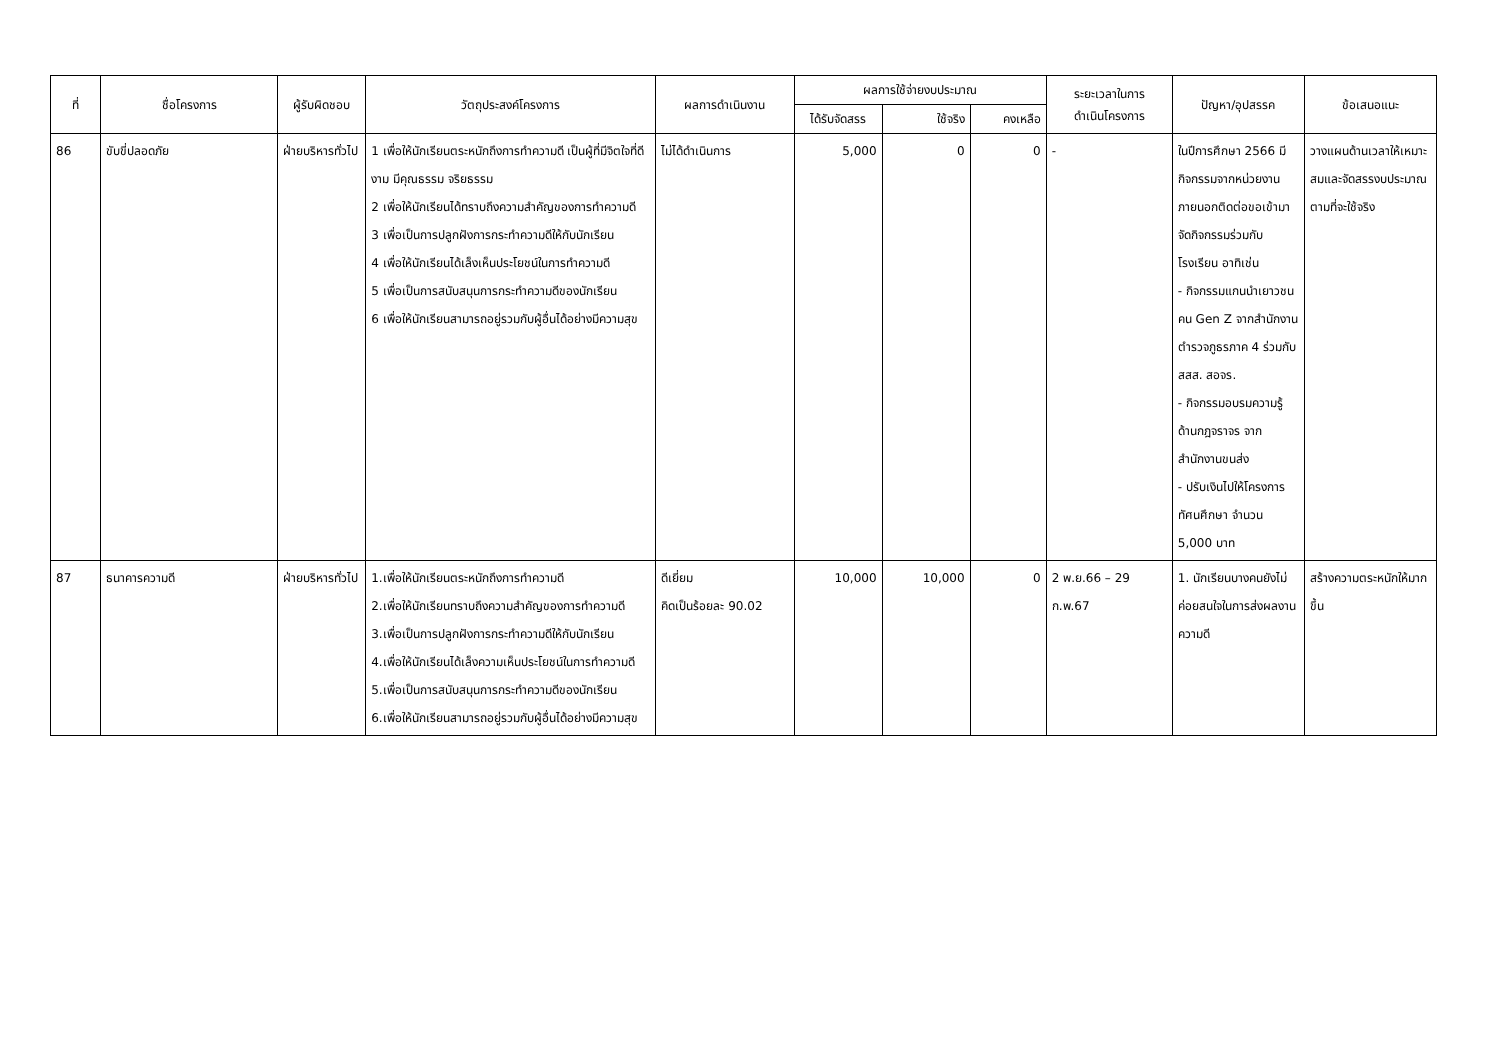| ที่ | ชื่อโครงการ | ผู้รับผิดชอบ | วัตถุประสงค์โครงการ | ผลการดำเนินงาน | ผลการใช้จ่ายงบประมาณ | | | ระยะเวลาในการ ดำเนินโครงการ | ปัญหา/อุปสรรค | ข้อเสนอแนะ |
| --- | --- | --- | --- | --- | --- | --- | --- | --- | --- | --- |
| | | | | | ได้รับจัดสรร | ใช้จริง | คงเหลือ | | | |
| 86 | ขับขี่ปลอดภัย | ฝ่ายบริหารทั่วไป | 1 เพื่อให้นักเรียนตระหนักถึงการทำความดี เป็นผู้ที่มีจิตใจที่ดีงาม มีคุณธรรม จริยธรรม 2 เพื่อให้นักเรียนได้ทราบถึงความสำคัญของการทำความดี 3 เพื่อเป็นการปลูกฝังการกระทำความดีให้กับนักเรียน 4 เพื่อให้นักเรียนได้เล็งเห็นประโยชน์ในการทำความดี 5 เพื่อเป็นการสนับสนุนการกระทำความดีของนักเรียน 6 เพื่อให้นักเรียนสามารถอยู่รวมกับผู้อื่นได้อย่างมีความสุข | ไม่ได้ดำเนินการ | 5,000 | 0 | 0 | - | ในปีการศึกษา 2566 มีกิจกรรมจากหน่วยงานภายนอกติดต่อขอเข้ามาจัดกิจกรรมร่วมกับโรงเรียน อาทิเช่น - กิจกรรมแกนนำเยาวชนคน Gen Z จากสำนักงานตำรวจภูธรภาค 4 ร่วมกับ สสส. สอจร. - กิจกรรมอบรมความรู้ด้านกฎจราจร จากสำนักงานขนส่ง - ปรับเงินไปให้โครงการ ทัศนศึกษา จำนวน 5,000 บาท | วางแผนด้านเวลาให้เหมาะสมและจัดสรรงบประมาณตามที่จะใช้จริง |
| 87 | ธนาคารความดี | ฝ่ายบริหารทั่วไป | 1.เพื่อให้นักเรียนตระหนักถึงการทำความดี 2.เพื่อให้นักเรียนทราบถึงความสำคัญของการทำความดี 3.เพื่อเป็นการปลูกฝังการกระทำความดีให้กับนักเรียน 4.เพื่อให้นักเรียนได้เล็งความเห็นประโยชน์ในการทำความดี 5.เพื่อเป็นการสนับสนุนการกระทำความดีของนักเรียน 6.เพื่อให้นักเรียนสามารถอยู่รวมกับผู้อื่นได้อย่างมีความสุข | ดีเยี่ยม คิดเป็นร้อยละ 90.02 | 10,000 | 10,000 | 0 | 2 พ.ย.66 – 29 ก.พ.67 | 1. นักเรียนบางคนยังไม่ค่อยสนใจในการส่งผลงานความดี | สร้างความตระหนักให้มากขึ้น |